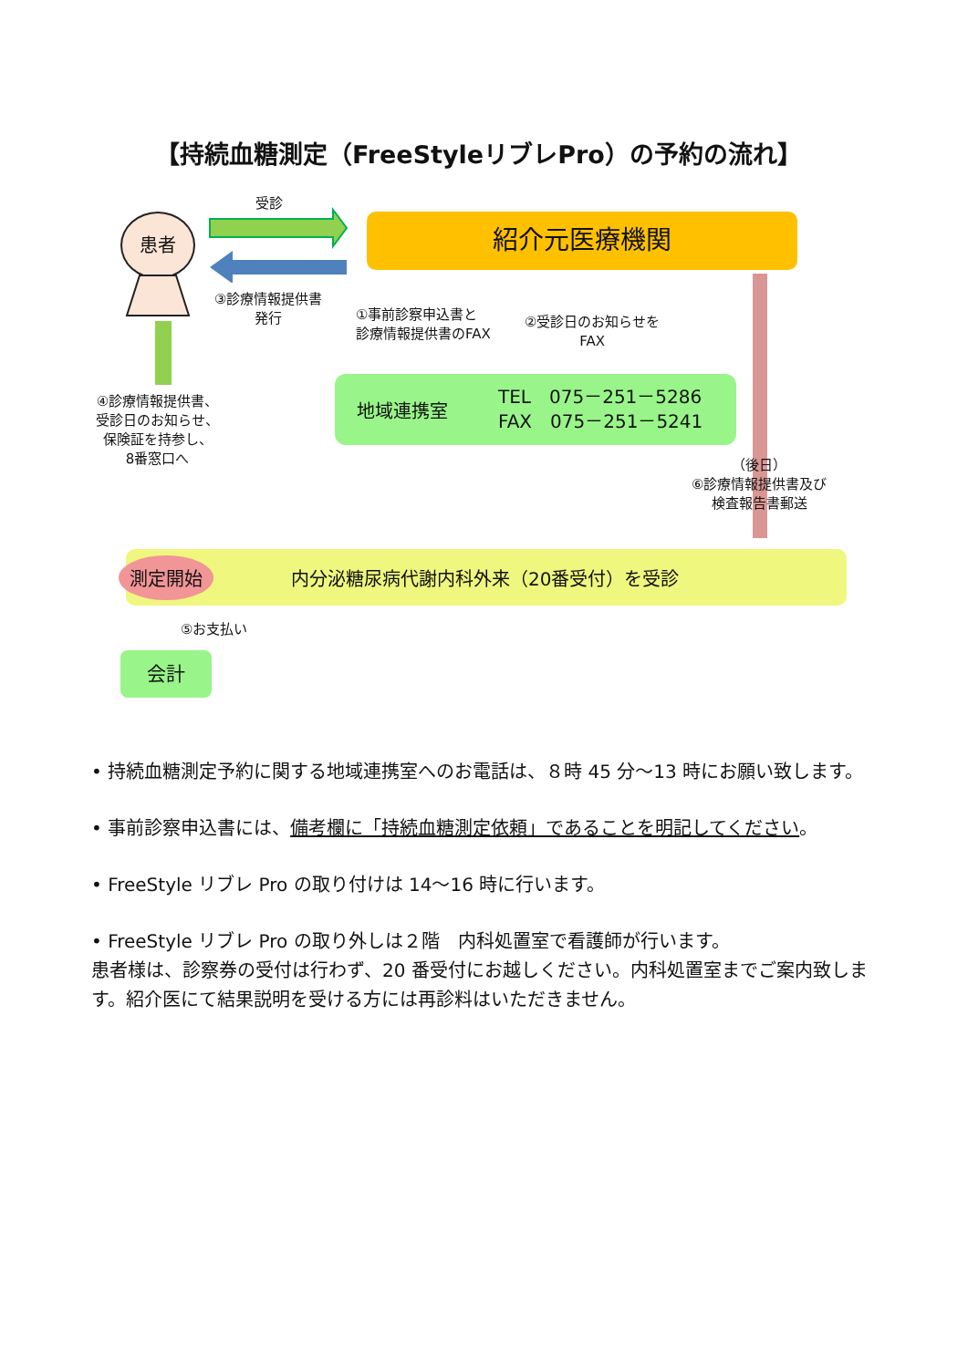【持続血糖測定（FreeStyleリブレPro）の予約の流れ】
患者
受診
紹介元医療機関
③診療情報提供書
発行
①事前診察申込書と
診療情報提供書のFAX
②受診日のお知らせを
FAX
地域連携室 TEL　075－251－5286
FAX　075－251－5241
（後日）
⑥診療情報提供書及び
検査報告書郵送
④診療情報提供書、
受診日のお知らせ、
保険証を持参し、
8番窓口へ
測定開始 内分泌糖尿病代謝内科外来（20番受付）を受診
⑤お支払い
会計
• 持続血糖測定予約に関する地域連携室へのお電話は、８時 45 分～13 時にお願い致します。
• 事前診察申込書には、備考欄に「持続血糖測定依頼」であることを明記してください。
• FreeStyle リブレ Pro の取り付けは 14～16 時に行います。
• FreeStyle リブレ Pro の取り外しは２階　内科処置室で看護師が行います。
患者様は、診察券の受付は行わず、20 番受付にお越しください。内科処置室までご案内致します。紹介医にて結果説明を受ける方には再診料はいただきません。